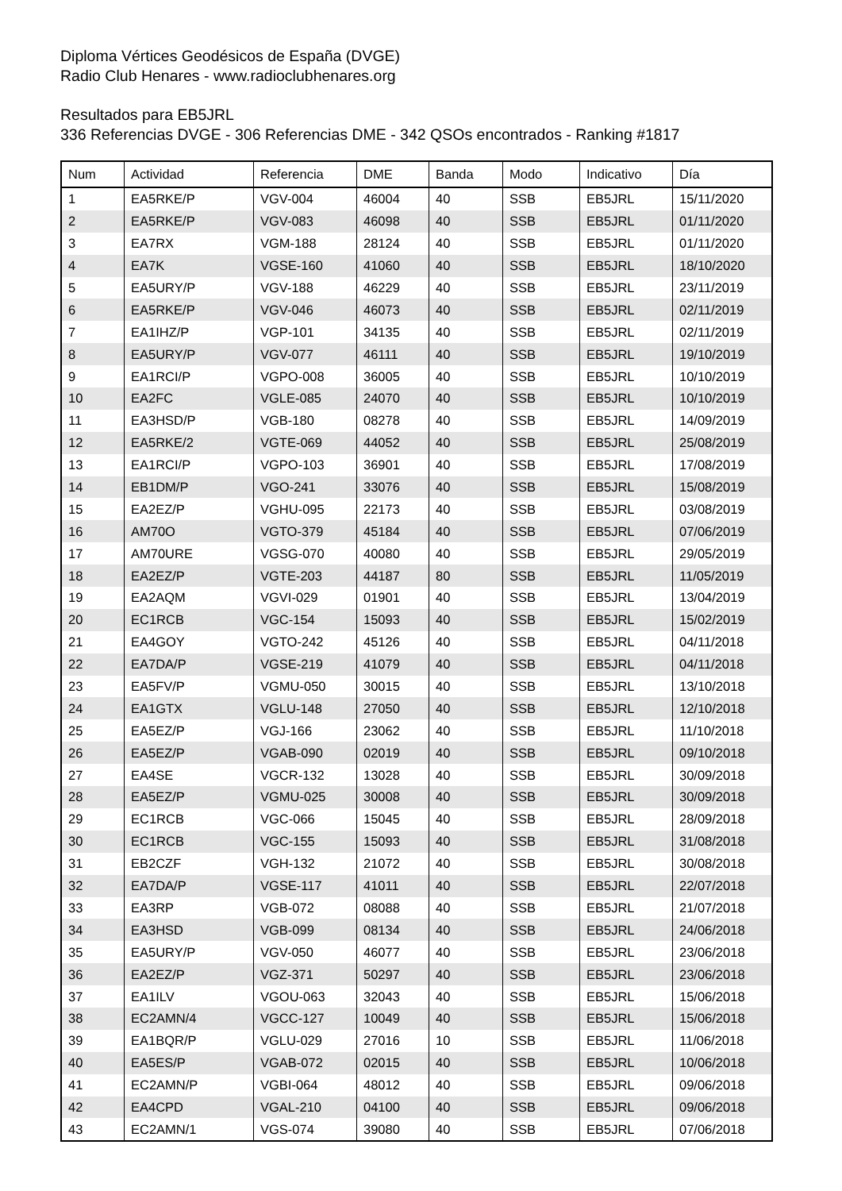Diploma Vértices Geodésicos de España (DVGE)
Radio Club Henares - www.radioclubhenares.org
Resultados para EB5JRL
336 Referencias DVGE - 306 Referencias DME - 342 QSOs encontrados - Ranking #1817
| Num | Actividad | Referencia | DME | Banda | Modo | Indicativo | Día |
| --- | --- | --- | --- | --- | --- | --- | --- |
| 1 | EA5RKE/P | VGV-004 | 46004 | 40 | SSB | EB5JRL | 15/11/2020 |
| 2 | EA5RKE/P | VGV-083 | 46098 | 40 | SSB | EB5JRL | 01/11/2020 |
| 3 | EA7RX | VGM-188 | 28124 | 40 | SSB | EB5JRL | 01/11/2020 |
| 4 | EA7K | VGSE-160 | 41060 | 40 | SSB | EB5JRL | 18/10/2020 |
| 5 | EA5URY/P | VGV-188 | 46229 | 40 | SSB | EB5JRL | 23/11/2019 |
| 6 | EA5RKE/P | VGV-046 | 46073 | 40 | SSB | EB5JRL | 02/11/2019 |
| 7 | EA1IHZ/P | VGP-101 | 34135 | 40 | SSB | EB5JRL | 02/11/2019 |
| 8 | EA5URY/P | VGV-077 | 46111 | 40 | SSB | EB5JRL | 19/10/2019 |
| 9 | EA1RCI/P | VGPO-008 | 36005 | 40 | SSB | EB5JRL | 10/10/2019 |
| 10 | EA2FC | VGLE-085 | 24070 | 40 | SSB | EB5JRL | 10/10/2019 |
| 11 | EA3HSD/P | VGB-180 | 08278 | 40 | SSB | EB5JRL | 14/09/2019 |
| 12 | EA5RKE/2 | VGTE-069 | 44052 | 40 | SSB | EB5JRL | 25/08/2019 |
| 13 | EA1RCI/P | VGPO-103 | 36901 | 40 | SSB | EB5JRL | 17/08/2019 |
| 14 | EB1DM/P | VGO-241 | 33076 | 40 | SSB | EB5JRL | 15/08/2019 |
| 15 | EA2EZ/P | VGHU-095 | 22173 | 40 | SSB | EB5JRL | 03/08/2019 |
| 16 | AM70O | VGTO-379 | 45184 | 40 | SSB | EB5JRL | 07/06/2019 |
| 17 | AM70URE | VGSG-070 | 40080 | 40 | SSB | EB5JRL | 29/05/2019 |
| 18 | EA2EZ/P | VGTE-203 | 44187 | 80 | SSB | EB5JRL | 11/05/2019 |
| 19 | EA2AQM | VGVI-029 | 01901 | 40 | SSB | EB5JRL | 13/04/2019 |
| 20 | EC1RCB | VGC-154 | 15093 | 40 | SSB | EB5JRL | 15/02/2019 |
| 21 | EA4GOY | VGTO-242 | 45126 | 40 | SSB | EB5JRL | 04/11/2018 |
| 22 | EA7DA/P | VGSE-219 | 41079 | 40 | SSB | EB5JRL | 04/11/2018 |
| 23 | EA5FV/P | VGMU-050 | 30015 | 40 | SSB | EB5JRL | 13/10/2018 |
| 24 | EA1GTX | VGLU-148 | 27050 | 40 | SSB | EB5JRL | 12/10/2018 |
| 25 | EA5EZ/P | VGJ-166 | 23062 | 40 | SSB | EB5JRL | 11/10/2018 |
| 26 | EA5EZ/P | VGAB-090 | 02019 | 40 | SSB | EB5JRL | 09/10/2018 |
| 27 | EA4SE | VGCR-132 | 13028 | 40 | SSB | EB5JRL | 30/09/2018 |
| 28 | EA5EZ/P | VGMU-025 | 30008 | 40 | SSB | EB5JRL | 30/09/2018 |
| 29 | EC1RCB | VGC-066 | 15045 | 40 | SSB | EB5JRL | 28/09/2018 |
| 30 | EC1RCB | VGC-155 | 15093 | 40 | SSB | EB5JRL | 31/08/2018 |
| 31 | EB2CZF | VGH-132 | 21072 | 40 | SSB | EB5JRL | 30/08/2018 |
| 32 | EA7DA/P | VGSE-117 | 41011 | 40 | SSB | EB5JRL | 22/07/2018 |
| 33 | EA3RP | VGB-072 | 08088 | 40 | SSB | EB5JRL | 21/07/2018 |
| 34 | EA3HSD | VGB-099 | 08134 | 40 | SSB | EB5JRL | 24/06/2018 |
| 35 | EA5URY/P | VGV-050 | 46077 | 40 | SSB | EB5JRL | 23/06/2018 |
| 36 | EA2EZ/P | VGZ-371 | 50297 | 40 | SSB | EB5JRL | 23/06/2018 |
| 37 | EA1ILV | VGOU-063 | 32043 | 40 | SSB | EB5JRL | 15/06/2018 |
| 38 | EC2AMN/4 | VGCC-127 | 10049 | 40 | SSB | EB5JRL | 15/06/2018 |
| 39 | EA1BQR/P | VGLU-029 | 27016 | 10 | SSB | EB5JRL | 11/06/2018 |
| 40 | EA5ES/P | VGAB-072 | 02015 | 40 | SSB | EB5JRL | 10/06/2018 |
| 41 | EC2AMN/P | VGBI-064 | 48012 | 40 | SSB | EB5JRL | 09/06/2018 |
| 42 | EA4CPD | VGAL-210 | 04100 | 40 | SSB | EB5JRL | 09/06/2018 |
| 43 | EC2AMN/1 | VGS-074 | 39080 | 40 | SSB | EB5JRL | 07/06/2018 |